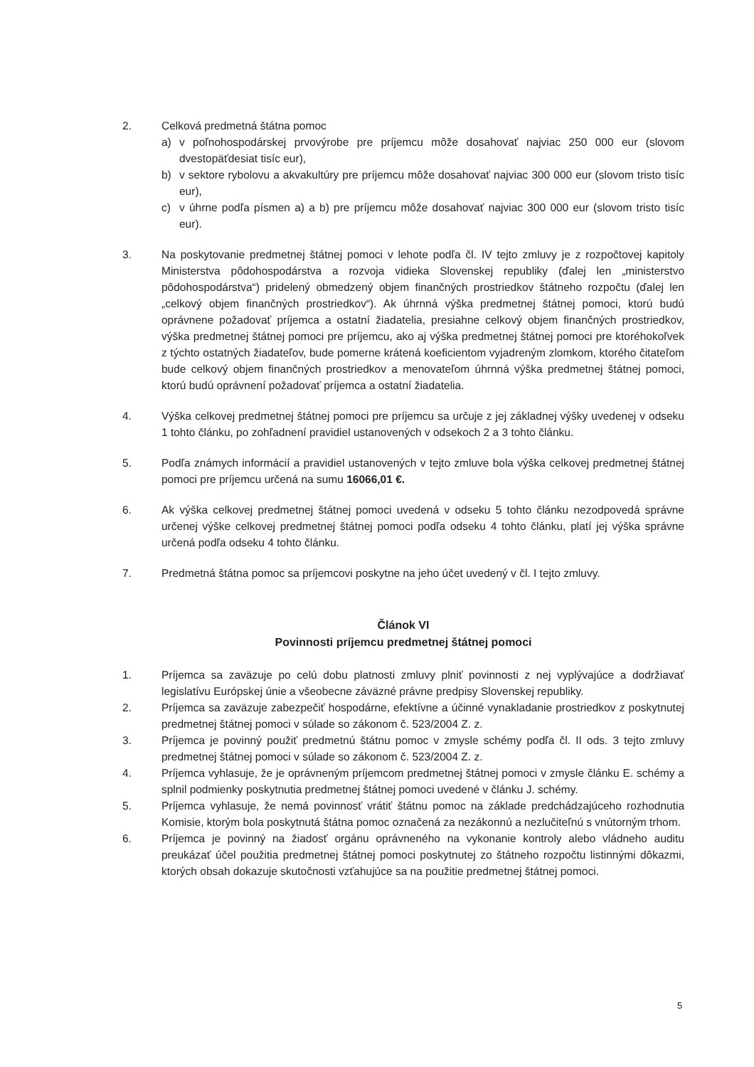2. Celková predmetná štátna pomoc
a) v poľnohospodárskej prvovýrobe pre príjemcu môže dosahovať najviac 250 000 eur (slovom dvestopäťdesiat tisíc eur),
b) v sektore rybolovu a akvakultúry pre príjemcu môže dosahovať najviac 300 000 eur (slovom tristo tisíc eur),
c) v úhrne podľa písmen a) a b) pre príjemcu môže dosahovať najviac 300 000 eur (slovom tristo tisíc eur).
3. Na poskytovanie predmetnej štátnej pomoci v lehote podľa čl. IV tejto zmluvy je z rozpočtovej kapitoly Ministerstva pôdohospodárstva a rozvoja vidieka Slovenskej republiky (ďalej len „ministerstvo pôdohospodárstva“) pridelený obmedzený objem finančných prostriedkov štátneho rozpočtu (ďalej len „celkový objem finančných prostriedkov“). Ak úhrnná výška predmetnej štátnej pomoci, ktorú budú oprávnene požadovať príjemca a ostatní žiadatelia, presiahne celkový objem finančných prostriedkov, výška predmetnej štátnej pomoci pre príjemcu, ako aj výška predmetnej štátnej pomoci pre ktoréhokoľvek z týchto ostatných žiadateľov, bude pomerne krátená koeficientom vyjadreným zlomkom, ktorého čitateľom bude celkový objem finančných prostriedkov a menovateľom úhrnná výška predmetnej štátnej pomoci, ktorú budú oprávnení požadovať príjemca a ostatní žiadatelia.
4. Výška celkovej predmetnej štátnej pomoci pre príjemcu sa určuje z jej základnej výšky uvedenej v odseku 1 tohto článku, po zohľadnení pravidiel ustanovených v odsekoch 2 a 3 tohto článku.
5. Podľa známych informácií a pravidiel ustanovených v tejto zmluve bola výška celkovej predmetnej štátnej pomoci pre príjemcu určená na sumu 16066,01 €.
6. Ak výška celkovej predmetnej štátnej pomoci uvedená v odseku 5 tohto článku nezodpovedá správne určenej výške celkovej predmetnej štátnej pomoci podľa odseku 4 tohto článku, platí jej výška správne určená podľa odseku 4 tohto článku.
7. Predmetná štátna pomoc sa príjemcovi poskytne na jeho účet uvedený v čl. I tejto zmluvy.
Článok VI
Povinnosti príjemcu predmetnej štátnej pomoci
1. Príjemca sa zaväzuje po celú dobu platnosti zmluvy plniť povinnosti z nej vyplývajúce a dodržiavať legislatívu Európskej únie a všeobecne záväzné právne predpisy Slovenskej republiky.
2. Príjemca sa zaväzuje zabezpečiť hospodárne, efektívne a účinné vynakladanie prostriedkov z poskytnutej predmetnej štátnej pomoci v súlade so zákonom č. 523/2004 Z. z.
3. Príjemca je povinný použiť predmetnú štátnu pomoc v zmysle schémy podľa čl. II ods. 3 tejto zmluvy predmetnej štátnej pomoci v súlade so zákonom č. 523/2004 Z. z.
4. Príjemca vyhlasuje, že je oprávneným príjemcom predmetnej štátnej pomoci v zmysle článku E. schémy a splnil podmienky poskytnutia predmetnej štátnej pomoci uvedené v článku J. schémy.
5. Príjemca vyhlasuje, že nemá povinnosť vrátiť štátnu pomoc na základe predchádzajúceho rozhodnutia Komisie, ktorým bola poskytnutá štátna pomoc označená za nezákonnú a nezlučiteľnú s vnútorným trhom.
6. Príjemca je povinný na žiadosť orgánu oprávneného na vykonanie kontroly alebo vládneho auditu preukázať účel použitia predmetnej štátnej pomoci poskytnutej zo štátneho rozpočtu listinnými dôkazmi, ktorých obsah dokazuje skutočnosti vzťahujúce sa na použitie predmetnej štátnej pomoci.
5